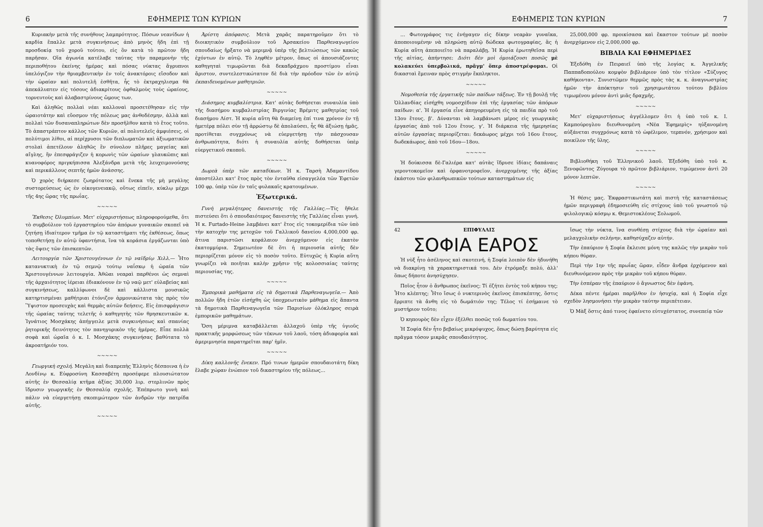6 ΕΦΗΜΕΡΙΣ ΤΩΝ ΚΥΡΙΩΝ
Κυριακὴν μετὰ τῆς συνήθους λαμπρότητος. Πόσων νεανίδων ἡ καρδία ἔπαλλε μετὰ συγκινήσεως ἀπὸ μηνὸς ἤδη ἐπὶ τῇ προσδοκίᾳ τοῦ χοροῦ τούτου, εἰς ὃν κατὰ τὸ πρῶτον ἤδη παρῆσαν. Οἵα ἀγωνία κατέλαβε ταύτας τὴν παραμονὴν τῆς περιποθήτου ἐκείνης ἡμέρας καὶ πόσας νύκτας ἄγρυπνοι ὑπελόγιζον τὴν θριαμβευτικὴν ἐν τοῖς ἀνακτόροις εἴσοδον καὶ τὴν ὡραίαν καὶ πολυτελῆ ἐσθῆτα, ἧς τὸ ἐκτραχηλισμα θὰ ἀπεκάλυπτεν εἰς τόσους ἀδιακρίτους ὀφθαλμοὺς τοὺς ὡραίους, τορνευτοὺς καὶ ἀλαβαστρίνους ὤμους των.
Καὶ ἀληθῶς πολλαὶ νέαι καλλοναὶ προσετέθησαν εἰς τὴν ὡραιοτάτην καὶ εὔοσμον τῆς πόλεως μας ἀνθοδέσμην, ἀλλὰ καὶ πολλαὶ τῶν δυσαναπληρώτων δὲν προσῆλθον κατὰ τὸ ἔτος τοῦτο. Τὸ ἀπαστράπτον κάλλος τῶν Κυριῶν, αἱ πολυτελεῖς ἀμφιέσεις, οἱ πολύτιμοι λίθοι, αἱ περίχρυσοι τῶν διπλωματῶν καὶ ἀξιωματικῶν στολαὶ ἀπετέλουν ἀληθῶς ἓν σύνολον πλῆρες μαγείας καὶ αἴγλης, ἣν ἐπεσφράγιζεν ἡ κορωνὶς τῶν ὡραίων γλαυκῶπις καὶ κυανοφόρος πριγκήπισσα Ἀλεξάνδρα μετὰ τῆς λευχειμονούσης καὶ περικάλλους σεπτῆς ἡμῶν ἀνάσσης.
Ὁ χορὸς διήρκεσε ζωηρότατος καὶ ἕνεκα τῆς μὴ μεγάλης συστορεύσεως ὡς ἐν οἰκογενειακῷ, οὕτως εἰπεῖν, κύκλῳ μέχρι τῆς 4ης ὥρας τῆς πρωΐας.
~~~~~
Ἔκθεσις Ὀλυμπίων. Μετ' εὐχαριστήσεως πληροφορούμεθα, ὅτι τὸ συμβούλιον τοῦ ἐργαστηρίου τῶν ἀπόρων γυναικῶν σκοπεῖ νὰ ζητήσῃ ἰδιαίτερον τμῆμα ἐν τῷ καταστήματι τῆς ἐκθέσεως, ὅπως τοποθετήσῃ ἐν αὐτῷ ὑφαντήσια, ἵνα τὰ κοράσια ἐργάζωνται ὑπὸ τὰς ὄψεις τῶν ἐπισκεπτῶν.
Λειτουργία τῶν Χριστουγέννων ἐν τῷ ναϊδρίῳ Χιλλ.— Ἦτο κατανυκτικὴ ἐν τῷ σεμνῷ τούτῳ ναΐσκῳ ἡ ὡραία τῶν Χριστουγέννων λειτουργία. Ἀθῶαι νεαραὶ παρθένοι ὡς σεμναὶ τῆς ἀρχαιότητος ἱέρειαι ἐδιακόνουν ἐν τῷ ναῷ μετ' εὐλαβείας καὶ συγκινήσεως, καλλίφωνοι δὲ καὶ κάλλιστα μουσικῶς κατηρτισμέναι μαθήτριαι ἐτόνιζον ἁρμονικώτατα τὰς πρὸς τὸν Ὕψιστον προσευχὰς καὶ θερμὰς αὐτῶν δεήσεις. Εἰς ἐπισφράγισιν τῆς ὡραίας ταύτης τελετῆς ὁ καθηγητὴς τῶν θρησκευτικῶν κ. Ἰγνάτιος Μοσχάκης ἀπήγγειλε μετὰ συγκινήσεως καὶ σπανίας ῥητορικῆς δεινότητος τὸν πανηγυρικὸν τῆς ἡμέρας. Εἶπε πολλὰ σοφὰ καὶ ὡραῖα ὁ κ. Ι. Μοσχάκης συγκινήσας βαθύτατα τὸ ἀκροατήριόν του.
~~~~~
Γεωργικὴ σχολή. Μεγάλη καὶ διαπρεπὴς Ἑλληνὶς δέσποινα ἡ ἐν Λονδίνῳ κ. Εὐφροσύνη Κασσαβέτη προσέφερε πλουσιώτατον αὐτῆς ἐν Θεσσαλίᾳ κτῆμα ἀξίας 30,000 λιρ. στερλινῶν πρὸς ἵδρυσιν γεωργικῆς ἐν Θεσσαλίᾳ σχολῆς. Ἐπέπρωτο γυνὴ καὶ πάλιν νὰ εὐεργετήσῃ σκοπιμώτερον τῶν ἀνδρῶν τὴν πατρίδα αὐτῆς.
~~~~~
Ἀρίστη ἀπόφασις. Μετὰ χαρᾶς παρατηροῦμεν ὅτι τὸ διοικητικὸν συμβούλιον τοῦ Ἀρσακείου Παρθεναγωγείου σπουδαίως ἤρξατο νὰ μεριμνᾷ ὑπὲρ τῆς βελτιώσεως τῶν κακῶς ἐχόντων ἐν αὐτῷ. Τὸ ληφθὲν μέτρον, ὅπως οἱ ἀπουσιάζοντες καθηγηταὶ τιμωρῶνται διὰ δεκαδράχμου προστίμου εἶναι ἄριστον, συντελεστικώτατον δὲ διὰ τὴν πρόοδον τῶν ἐν αὐτῷ ἐκπαιδευομένων μαθητριῶν.
~~~~~
Διάσημος κυμβαλίστρια. Κατ' αὐτὰς δοθήσεται συναυλία ὑπὸ τῆς διασήμου κυμβαλιστρίας Βιργινίας Βρέμιτς μαθητρίας τοῦ διασήμου Λίστ. Ἡ κυρία αὕτη θὰ διαμείνῃ ἐπί τινα χρόνον ἐν τῇ ἡμετέρᾳ πόλει σὺν τῇ ἀρρώστῳ δὲ ἀπολαύσει, ἧς θὰ ἀξιώσῃ ἡμᾶς, προτίθεται συγχρόνως νὰ εὐεργετήσῃ τὴν πάσχουσαν ἀνθρωπότητα, διότι ἡ συναυλία αὐτῆς δοθήσεται ὑπὲρ εὐεργετικοῦ σκοποῦ.
~~~~~
Δωρεὰ ὑπὲρ τῶν καταδίκων. Ἡ κ. Ταρσὴ Ἀδαμαντίδου ἀποστέλλει κατ' ἔτος πρὸς τὸν ἐνταῦθα εἰσαγγελέα τῶν Ἐφετῶν 100 φρ. ὑπὲρ τῶν ἐν ταῖς φυλακαῖς κρατουμένων.
Ἐξωτερικά.
Γυνὴ μεγαλήτερος δανειστὴς τῆς Γαλλίας.—Τίς ἤθελε πιστεύσει ὅτι ὁ σπουδαιότερος δανειστὴς τῆς Γαλλίας εἶναι γυνή. Ἡ κ. Furtado-Heine λαμβάνει κατ' ἔτος εἰς τοκομερίδια τῶν ὑπὸ τὴν κατοχὴν της μετοχῶν τοῦ Γαλλικοῦ δανείου 4,000,000 φρ. ἅτινα παριστῶσι κεφάλαιον ἀνερχόμενον εἰς ἑκατὸν ἑκατομμύρια. Σημειωτέον δὲ ὅτι ἡ περιουσία αὐτῆς δὲν περιορίζεται μόνον εἰς τὸ ποσὸν τοῦτο. Εὐτυχῶς ἡ Κυρία αὕτη γνωρίζει νὰ ποιῆται καλὴν χρῆσιν τῆς κολοσσιαίας ταύτης περιουσίας της.
~~~~~
Ἐμπορικὰ μαθήματα εἰς τὰ δημοτικὰ Παρθεναγωγεῖα.— Ἀπὸ πολλῶν ἤδη ἐτῶν εἰσήχθη ὡς ὑποχρεωτικὸν μάθημα εἰς ἅπαντα τὰ δημοτικὰ Παρθεναγωγεῖα τῶν Παρισίων ὁλόκληρος σειρὰ ἐμπορικῶν μαθημάτων.
Ὅση μέριμνα καταβάλλεται ἀλλαχοῦ ὑπὲρ τῆς ὑγιοῦς πρακτικῆς μορφώσεως τῶν τέκνων τοῦ λαοῦ, τόση ἀδιαφορία καὶ ἀμεριμνησία παρατηρεῖται παρ' ἡμῖν.
~~~~~
Δίκη καλλονῆς ἕνεκεν. Πρό τινων ἡμερῶν σπουδαιοτάτη δίκη ἔλαβε χώραν ἐνώπιον τοῦ δικαστηρίου τῆς πόλεως…
ΕΦΗΜΕΡΙΣ ΤΩΝ ΚΥΡΙΩΝ 7
… Φωτογράφος τις ἐνήγαγεν εἰς δίκην νεαρὰν γυναῖκα, ἀποποιουμένην νὰ πληρώσῃ αὐτῷ δώδεκα φωτογραφίας, ἃς ἡ Κυρία αὕτη ἀπεποιεῖτο νὰ παραλάβῃ. Ἡ Κυρία ἐρωτηθεῖσα περὶ τῆς αἰτίας, ἀπήντησε: Διότι δὲν μοὶ ὁμοιάζουσι ποσῶς μὲ κολακεύει ὑπερβολικά, πρᾶγμ' ὅπερ ἀποστρέφομαι. Οἱ δικασταὶ ἔμειναν πρὸς στιγμὴν ἔκπληκτοι.
~~~~~
Νομοθεσία τῆς ἐργατικῆς τῶν παίδων τάξεως. Ἐν τῇ βουλῇ τῆς Ὁλλανδίας εἰσήχθη νομοσχέδιον ἐπὶ τῆς ἐργασίας τῶν ἀπόρων παίδων: α'. Ἡ ἐργασία εἶνε ἀπηγορευμένη εἰς τὰ παιδία πρὸ τοῦ 13ου ἔτους. β'. Δύνανται νὰ λαμβάνωσι μέρος εἰς γεωργικὰς ἐργασίας ἀπὸ τοῦ 12ου ἔτους. γ'. Ἡ διάρκεια τῆς ἡμερησίας αὐτῶν ἐργασίας περιορίζεται: δεκάωρος μέχρι τοῦ 16ου ἔτους, δωδεκάωρος, ἀπὸ τοῦ 16ου—18ου.
~~~~~
Ἡ δούκισσα δὲ-Γαλιέρα κατ' αὐτὰς ἵδρυσε ἰδίαις δαπάναις γεροντοκομεῖον καὶ ὀρφανοτροφεῖον, ἀνερχομένης τῆς ἀξίας ἑκάστου τῶν φιλανθρωπικῶν τούτων καταστημάτων εἰς
25,000,000 φρ. προικίσασα καὶ ἕκαστον τούτων μὲ ποσὸν ἀνερχόμενον εἰς 2,000,000 φρ.
ΒΙΒΛΙΑ ΚΑΙ ΕΦΗΜΕΡΙΔΕΣ
Ἐξεδόθη ἐν Πειραιεῖ ὑπὸ τῆς λογίας κ. Ἀγγελικῆς Παππαδοπούλου κομψὸν βιβλιάριον ὑπὸ τὸν τίτλον «Σύζυγος καθήκοντα». Συνιστῶμεν θερμῶς πρὸς τὰς κ. κ. ἀναγνωστρίας ἡμῶν τὴν ἀπόκτησιν τοῦ χρησιμωτάτου τούτου βιβλίου τιμωμένου μόνον ἀντὶ μιᾶς δραχμῆς.
~~~~~
Μετ' εὐχαριστήσεως ἀγγέλλομεν ὅτι ἡ ὑπὸ τοῦ κ. Ι. Καμπούρογλου διευθυνομένη «Νέα Ἐφημερὶς» ηὐξανομένη αὐξάνεται συγχρόνως κατὰ τὸ ὠφέλιμον, τερπνόν, χρήσιμον καὶ ποικίλον τῆς ὕλης.
~~~~~
Βιβλιοθήκη τοῦ Ἑλληνικοῦ λαοῦ. Ἐξεδόθη ὑπὸ τοῦ κ. Ξενοφῶντος Ζύγουρα τὸ πρῶτον βιβλιάριον, τιμώμενον ἀντὶ 20 μόνον λεπτῶν.
~~~~~
Ἡ θέσις μας. Ἐκφραστικωτάτη καὶ πιστὴ τῆς καταστάσεως ἡμῶν περιγραφὴ ἐδημοσιεύθη εἰς στίχους ὑπὸ τοῦ γνωστοῦ τῷ φιλολογικῷ κόσμῳ κ. Θεμιστοκλέους Σολωμοῦ.
42 ΕΠΙΦΥΛΛΙΣ
ΣΟΦΙΑ ΕΑΡΟΣ
Ἡ νὺξ ἦτο ἀσέληνος καὶ σκοτεινή, ἡ Σοφία λοιπὸν δὲν ἠδυνήθη νὰ διακρίνῃ τὰ χαρακτηριστικά του. Δὲν ἐτρόμαξε πολύ, ἀλλ' ὅπως δήποτε ἀνησύχησεν.
Ποῖος ἦτον ὁ ἄνθρωπος ἐκεῖνος; Τί ἐζήτει ἐντὸς τοῦ κήπου της; Ἦτο κλέπτης; Ἦτο ἴσως ὁ νυκτερινὸς ἐκεῖνος ἐπισκέπτης, ὅστις ἔρριπτε τὰ ἄνθη εἰς τὸ δωμάτιόν της; Τέλος τί ἐσήμαινε τὸ μυστήριον τοῦτο;
Ὁ κηπουρὸς δὲν εἶχεν ἐξέλθει ποσῶς τοῦ δωματίου του.
Ἡ Σοφία δὲν ἦτο βεβαίως μικρόψυχος, ὅπως δώσῃ βαρύτητα εἰς πρᾶγμα τόσον μικρᾶς σπουδαιότητος.
ἴσως τὴν νύκτα, ἵνα συνθέσῃ στίχους διὰ τὴν ὡραίαν καὶ μελαγχολικὴν σελήνην, καθησύχαζεν αὐτήν.
Τὴν ἐπαύριον ἡ Σοφία ἔκλεισε μόνη της καλῶς τὴν μικρὰν τοῦ κήπου θύραν.
Περὶ τὴν 1ην τῆς πρωΐας ὥραν, εἶδεν ἄνδρα ἐρχόμενον καὶ διευθυνόμενον πρὸς τὴν μικρὰν τοῦ κήπου θύραν.
Τὴν ἑσπέραν τῆς ἐπαύριον ὁ ἄγνωστος δὲν ἐφάνη.
Δέκα πέντε ἡμέραι παρῆλθον ἐν ἡσυχίᾳ, καὶ ἡ Σοφία εἶχε σχεδὸν λησμονήσει τὴν μικρὰν ταύτην περιπέτειαν.
Ὁ Μὰξ ὅστις ἀπό τινος ἐφαίνετο εὐτυχέστατος, συνεπείᾳ τῶν